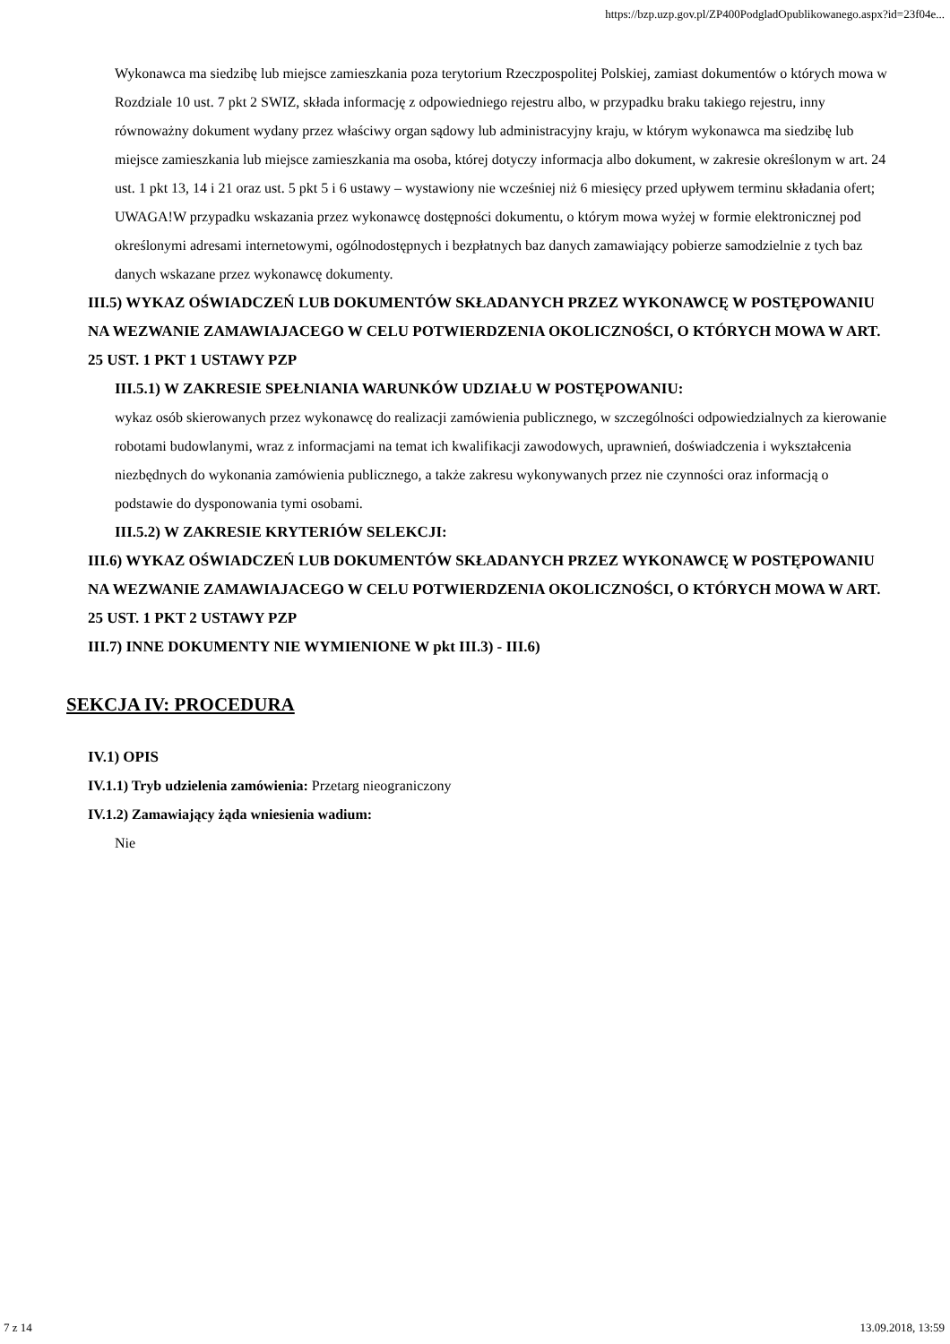https://bzp.uzp.gov.pl/ZP400PodgladOpublikowanego.aspx?id=23f04e...
Wykonawca ma siedzibę lub miejsce zamieszkania poza terytorium Rzeczpospolitej Polskiej, zamiast dokumentów o których mowa w Rozdziale 10 ust. 7 pkt 2 SWIZ, składa informację z odpowiedniego rejestru albo, w przypadku braku takiego rejestru, inny równoważny dokument wydany przez właściwy organ sądowy lub administracyjny kraju, w którym wykonawca ma siedzibę lub miejsce zamieszkania lub miejsce zamieszkania ma osoba, której dotyczy informacja albo dokument, w zakresie określonym w art. 24 ust. 1 pkt 13, 14 i 21 oraz ust. 5 pkt 5 i 6 ustawy – wystawiony nie wcześniej niż 6 miesięcy przed upływem terminu składania ofert; UWAGA!W przypadku wskazania przez wykonawcę dostępności dokumentu, o którym mowa wyżej w formie elektronicznej pod określonymi adresami internetowymi, ogólnodostępnych i bezpłatnych baz danych zamawiający pobierze samodzielnie z tych baz danych wskazane przez wykonawcę dokumenty.
III.5) WYKAZ OŚWIADCZEŃ LUB DOKUMENTÓW SKŁADANYCH PRZEZ WYKONAWCĘ W POSTĘPOWANIU NA WEZWANIE ZAMAWIAJACEGO W CELU POTWIERDZENIA OKOLICZNOŚCI, O KTÓRYCH MOWA W ART. 25 UST. 1 PKT 1 USTAWY PZP
III.5.1) W ZAKRESIE SPEŁNIANIA WARUNKÓW UDZIAŁU W POSTĘPOWANIU:
wykaz osób skierowanych przez wykonawcę do realizacji zamówienia publicznego, w szczególności odpowiedzialnych za kierowanie robotami budowlanymi, wraz z informacjami na temat ich kwalifikacji zawodowych, uprawnień, doświadczenia i wykształcenia niezbędnych do wykonania zamówienia publicznego, a także zakresu wykonywanych przez nie czynności oraz informacją o podstawie do dysponowania tymi osobami.
III.5.2) W ZAKRESIE KRYTERIÓW SELEKCJI:
III.6) WYKAZ OŚWIADCZEŃ LUB DOKUMENTÓW SKŁADANYCH PRZEZ WYKONAWCĘ W POSTĘPOWANIU NA WEZWANIE ZAMAWIAJACEGO W CELU POTWIERDZENIA OKOLICZNOŚCI, O KTÓRYCH MOWA W ART. 25 UST. 1 PKT 2 USTAWY PZP
III.7) INNE DOKUMENTY NIE WYMIENIONE W pkt III.3) - III.6)
SEKCJA IV: PROCEDURA
IV.1) OPIS
IV.1.1) Tryb udzielenia zamówienia: Przetarg nieograniczony
IV.1.2) Zamawiający żąda wniesienia wadium:
Nie
7 z 14 13.09.2018, 13:59